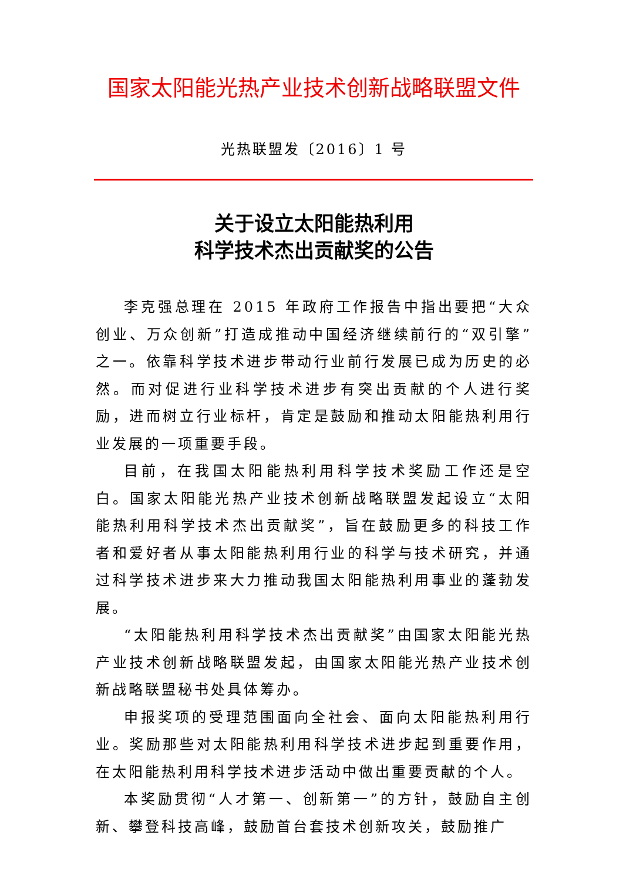国家太阳能光热产业技术创新战略联盟文件
光热联盟发〔2016〕1 号
关于设立太阳能热利用
科学技术杰出贡献奖的公告
李克强总理在 2015 年政府工作报告中指出要把“大众创业、万众创新”打造成推动中国经济继续前行的“双引擎”之一。依靠科学技术进步带动行业前行发展已成为历史的必然。而对促进行业科学技术进步有突出贡献的个人进行奖励，进而树立行业标杆，肯定是鼓励和推动太阳能热利用行业发展的一项重要手段。
目前，在我国太阳能热利用科学技术奖励工作还是空白。国家太阳能光热产业技术创新战略联盟发起设立“太阳能热利用科学技术杰出贡献奖”，旨在鼓励更多的科技工作者和爱好者从事太阳能热利用行业的科学与技术研究，并通过科学技术进步来大力推动我国太阳能热利用事业的蓬勃发展。
“太阳能热利用科学技术杰出贡献奖”由国家太阳能光热产业技术创新战略联盟发起，由国家太阳能光热产业技术创新战略联盟秘书处具体筹办。
申报奖项的受理范围面向全社会、面向太阳能热利用行业。奖励那些对太阳能热利用科学技术进步起到重要作用，在太阳能热利用科学技术进步活动中做出重要贡献的个人。
本奖励贯彻“人才第一、创新第一”的方针，鼓励自主创新、攀登科技高峰，鼓励首台套技术创新攻关，鼓励推广